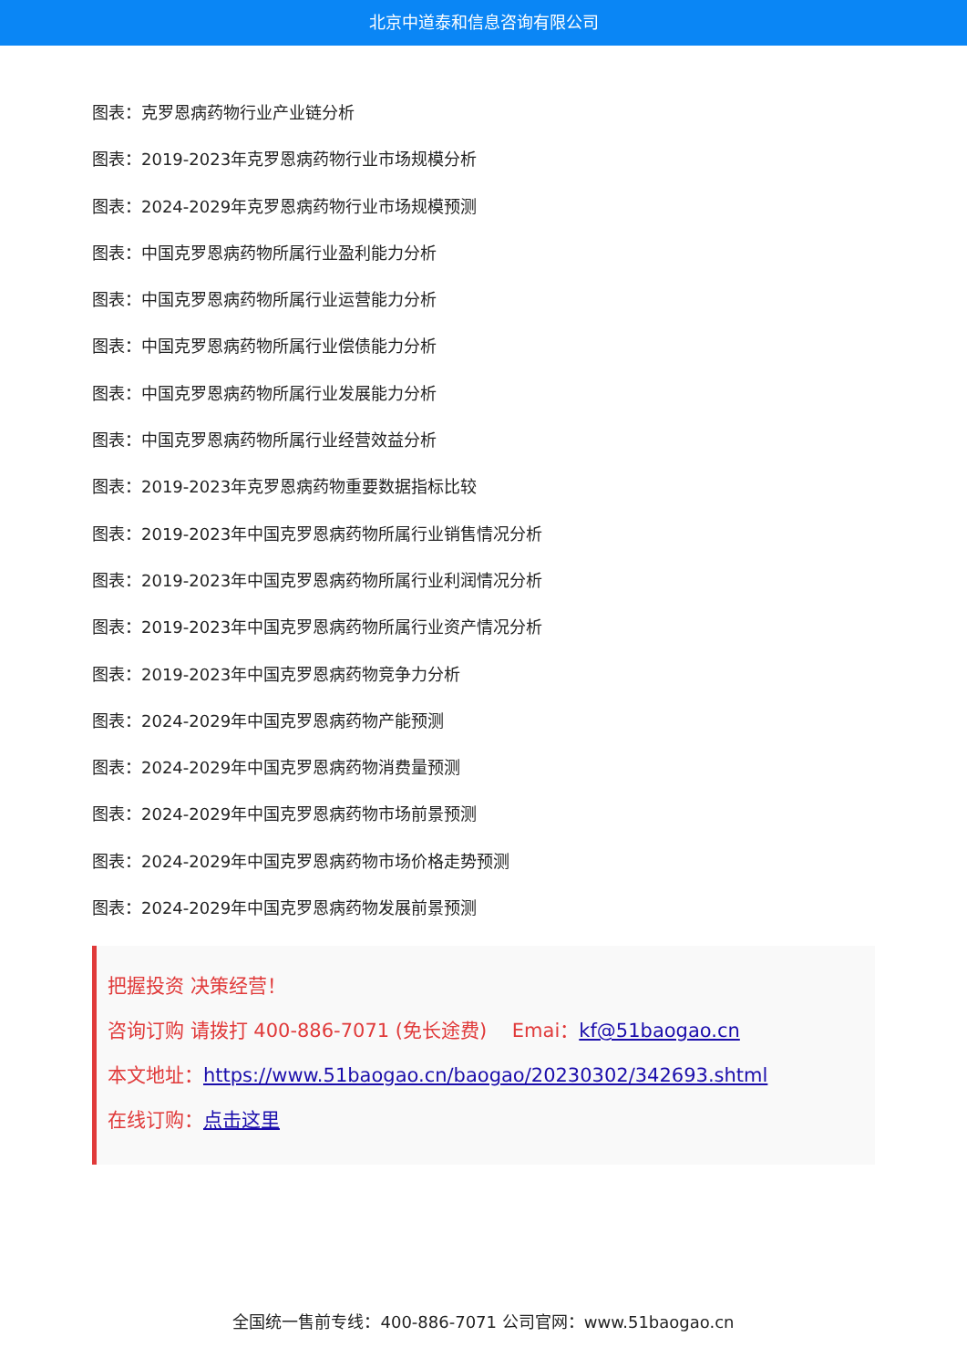北京中道泰和信息咨询有限公司
图表：克罗恩病药物行业产业链分析
图表：2019-2023年克罗恩病药物行业市场规模分析
图表：2024-2029年克罗恩病药物行业市场规模预测
图表：中国克罗恩病药物所属行业盈利能力分析
图表：中国克罗恩病药物所属行业运营能力分析
图表：中国克罗恩病药物所属行业偿债能力分析
图表：中国克罗恩病药物所属行业发展能力分析
图表：中国克罗恩病药物所属行业经营效益分析
图表：2019-2023年克罗恩病药物重要数据指标比较
图表：2019-2023年中国克罗恩病药物所属行业销售情况分析
图表：2019-2023年中国克罗恩病药物所属行业利润情况分析
图表：2019-2023年中国克罗恩病药物所属行业资产情况分析
图表：2019-2023年中国克罗恩病药物竞争力分析
图表：2024-2029年中国克罗恩病药物产能预测
图表：2024-2029年中国克罗恩病药物消费量预测
图表：2024-2029年中国克罗恩病药物市场前景预测
图表：2024-2029年中国克罗恩病药物市场价格走势预测
图表：2024-2029年中国克罗恩病药物发展前景预测
把握投资 决策经营！
咨询订购 请拨打 400-886-7071 (免长途费)　 Emai：kf@51baogao.cn
本文地址：https://www.51baogao.cn/baogao/20230302/342693.shtml
在线订购：点击这里
全国统一售前专线：400-886-7071 公司官网：www.51baogao.cn